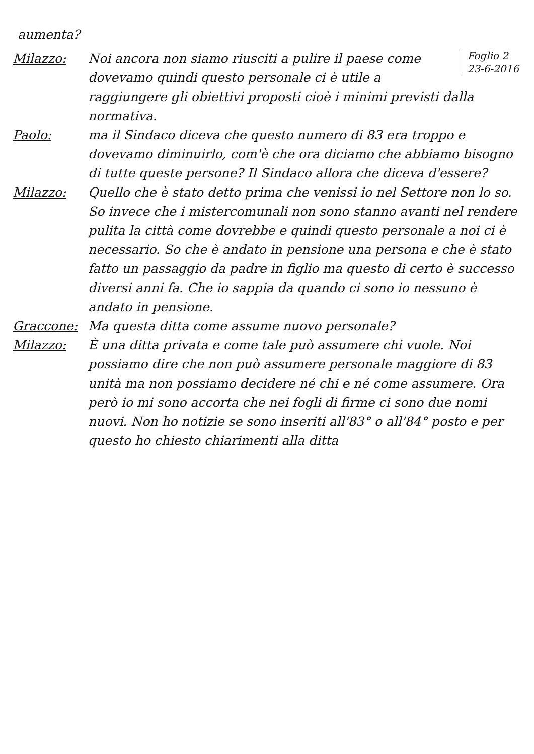aumenta?
Milazzo:
Foglio 2
23-6-2016 Noi ancora non siamo riusciti a pulire il paese come dovevamo quindi questo personale ci è utile a raggiungere gli obiettivi proposti cioè i minimi previsti dalla normativa.
Paolo: ma il Sindaco diceva che questo numero di 83 era troppo e dovevamo diminuirlo, com'è che ora diciamo che abbiamo bisogno di tutte queste persone? Il Sindaco allora che diceva d'essere?
Milazzo: Quello che è stato detto prima che venissi io nel Settore non lo so. So invece che i mistercomunali non sono stanno avanti nel rendere pulita la città come dovrebbe e quindi questo personale a noi ci è necessario. So che è andato in pensione una persona e che è stato fatto un passaggio da padre in figlio ma questo di certo è successo diversi anni fa. Che io sappia da quando ci sono io nessuno è andato in pensione.
Graccone: Ma questa ditta come assume nuovo personale?
Milazzo: È una ditta privata e come tale può assumere chi vuole. Noi possiamo dire che non può assumere personale maggiore di 83 unità ma non possiamo decidere né chi e né come assumere. Ora però io mi sono accorta che nei fogli di firme ci sono due nomi nuovi. Non ho notizie se sono inseriti all'83° o all'84° posto e per questo ho chiesto chiarimenti alla ditta